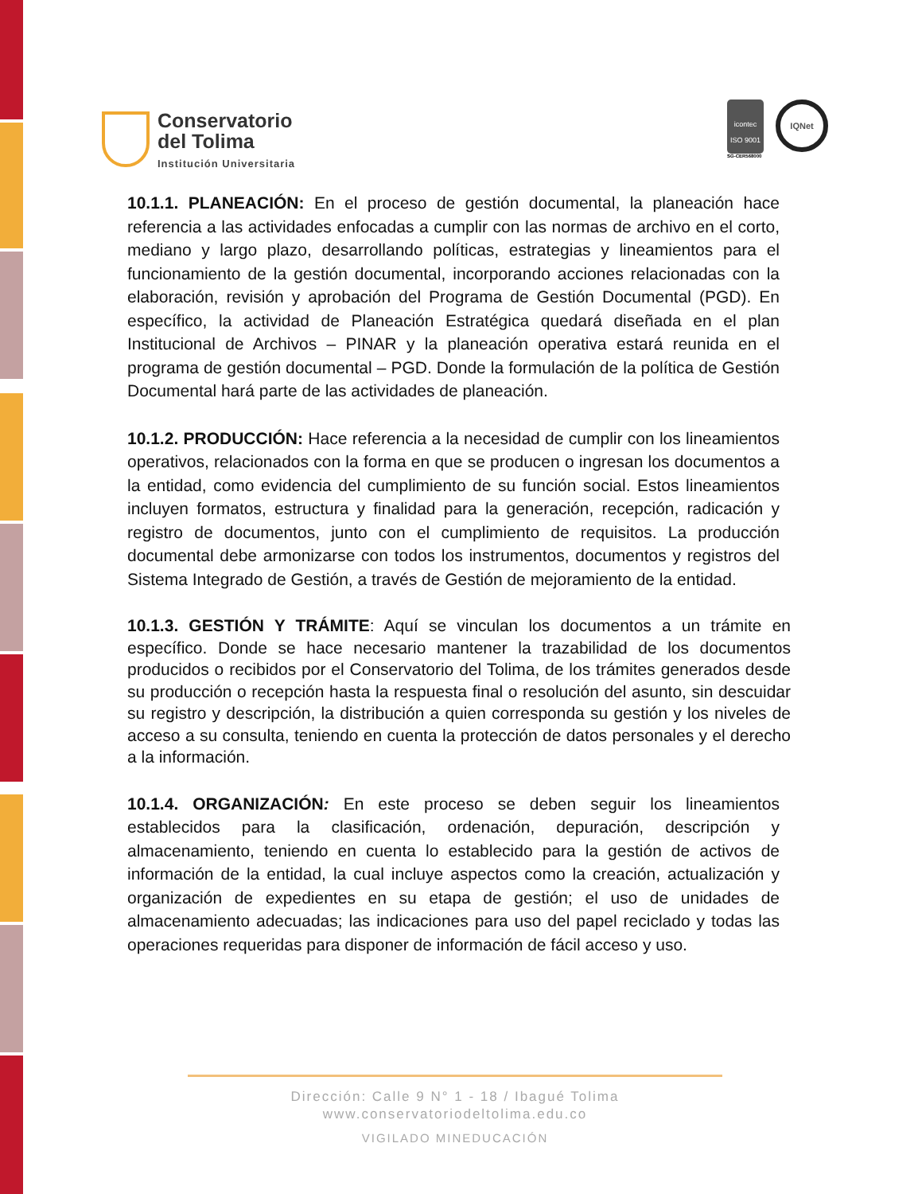Conservatorio
del Tolima
Institución Universitaria
icontec
ISO 9001
SG-CER568000
IQNet
10.1.1. PLANEACIÓN: En el proceso de gestión documental, la planeación hace referencia a las actividades enfocadas a cumplir con las normas de archivo en el corto, mediano y largo plazo, desarrollando políticas, estrategias y lineamientos para el funcionamiento de la gestión documental, incorporando acciones relacionadas con la elaboración, revisión y aprobación del Programa de Gestión Documental (PGD). En específico, la actividad de Planeación Estratégica quedará diseñada en el plan Institucional de Archivos – PINAR y la planeación operativa estará reunida en el programa de gestión documental – PGD. Donde la formulación de la política de Gestión Documental hará parte de las actividades de planeación.
10.1.2. PRODUCCIÓN: Hace referencia a la necesidad de cumplir con los lineamientos operativos, relacionados con la forma en que se producen o ingresan los documentos a la entidad, como evidencia del cumplimiento de su función social. Estos lineamientos incluyen formatos, estructura y finalidad para la generación, recepción, radicación y registro de documentos, junto con el cumplimiento de requisitos. La producción documental debe armonizarse con todos los instrumentos, documentos y registros del Sistema Integrado de Gestión, a través de Gestión de mejoramiento de la entidad.
10.1.3. GESTIÓN Y TRÁMITE: Aquí se vinculan los documentos a un trámite en específico. Donde se hace necesario mantener la trazabilidad de los documentos producidos o recibidos por el Conservatorio del Tolima, de los trámites generados desde su producción o recepción hasta la respuesta final o resolución del asunto, sin descuidar su registro y descripción, la distribución a quien corresponda su gestión y los niveles de acceso a su consulta, teniendo en cuenta la protección de datos personales y el derecho a la información.
10.1.4. ORGANIZACIÓN: En este proceso se deben seguir los lineamientos establecidos para la clasificación, ordenación, depuración, descripción y almacenamiento, teniendo en cuenta lo establecido para la gestión de activos de información de la entidad, la cual incluye aspectos como la creación, actualización y organización de expedientes en su etapa de gestión; el uso de unidades de almacenamiento adecuadas; las indicaciones para uso del papel reciclado y todas las operaciones requeridas para disponer de información de fácil acceso y uso.
Dirección: Calle 9 N° 1 - 18 / Ibagué Tolima
www.conservatoriodeltolima.edu.co
VIGILADO MINEDUCACIÓN